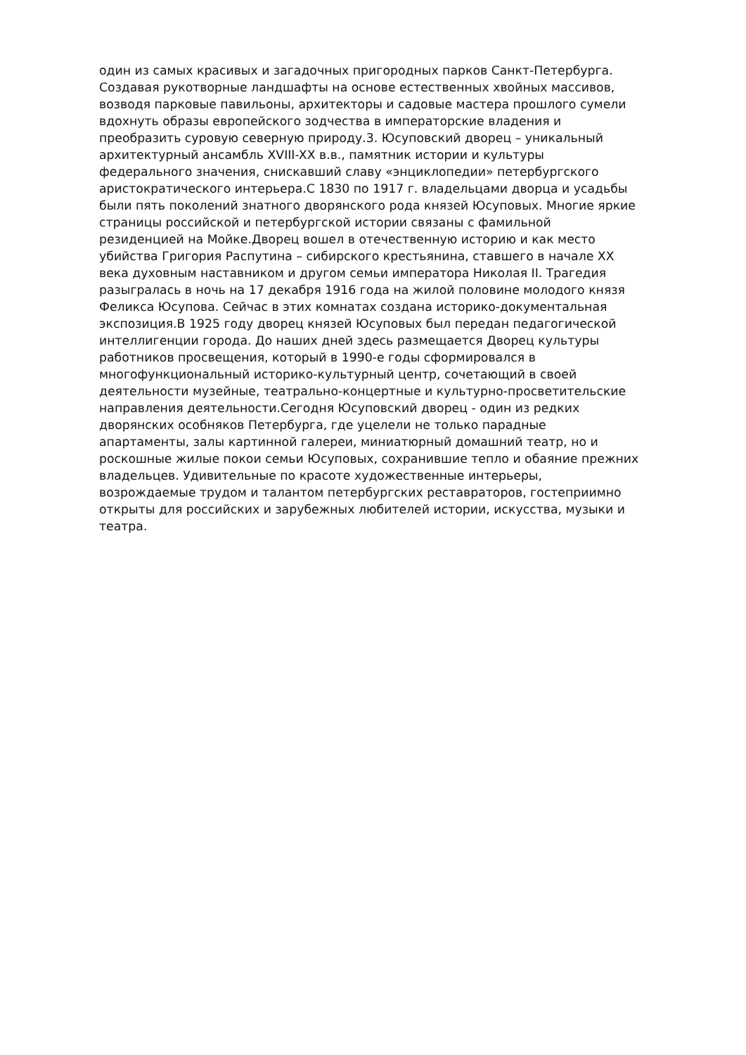один из самых красивых и загадочных пригородных парков Санкт-Петербурга.
Создавая рукотворные ландшафты на основе естественных хвойных массивов,
возводя парковые павильоны, архитекторы и садовые мастера прошлого сумели
вдохнуть образы европейского зодчества в императорские владения и
преобразить суровую северную природу.3. Юсуповский дворец – уникальный
архитектурный ансамбль XVIII-XX в.в., памятник истории и культуры
федерального значения, снискавший славу «энциклопедии» петербургского
аристократического интерьера.С 1830 по 1917 г. владельцами дворца и усадьбы
были пять поколений знатного дворянского рода князей Юсуповых. Многие яркие
страницы российской и петербургской истории связаны с фамильной
резиденцией на Мойке.Дворец вошел в отечественную историю и как место
убийства Григория Распутина – сибирского крестьянина, ставшего в начале XX
века духовным наставником и другом семьи императора Николая II. Трагедия
разыгралась в ночь на 17 декабря 1916 года на жилой половине молодого князя
Феликса Юсупова. Сейчас в этих комнатах создана историко-документальная
экспозиция.В 1925 году дворец князей Юсуповых был передан педагогической
интеллигенции города. До наших дней здесь размещается Дворец культуры
работников просвещения, который в 1990-е годы сформировался в
многофункциональный историко-культурный центр, сочетающий в своей
деятельности музейные, театрально-концертные и культурно-просветительские
направления деятельности.Сегодня Юсуповский дворец - один из редких
дворянских особняков Петербурга, где уцелели не только парадные
апартаменты, залы картинной галереи, миниатюрный домашний театр, но и
роскошные жилые покои семьи Юсуповых, сохранившие тепло и обаяние прежних
владельцев. Удивительные по красоте художественные интерьеры,
возрождаемые трудом и талантом петербургских реставраторов, гостеприимно
открыты для российских и зарубежных любителей истории, искусства, музыки и
театра.